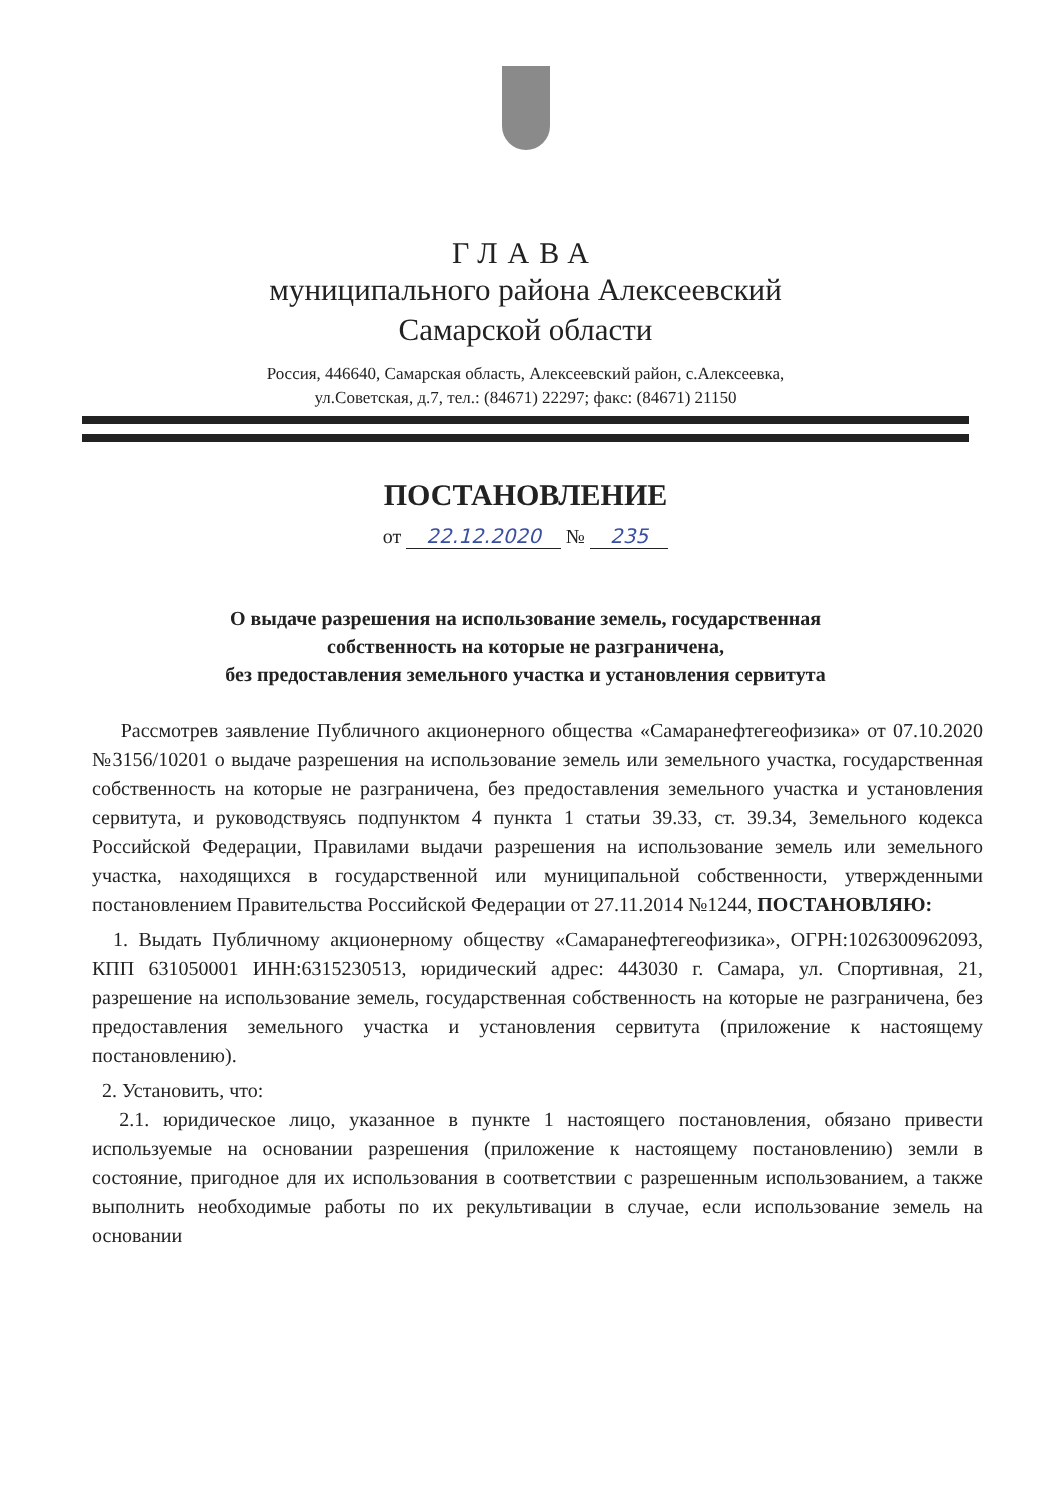ГЛАВА
муниципального района Алексеевский
Самарской области
Россия, 446640, Самарская область, Алексеевский район, с.Алексеевка,
ул.Советская, д.7, тел.: (84671) 22297; факс: (84671) 21150
ПОСТАНОВЛЕНИЕ
от 22.12.2020 № 235
О выдаче разрешения на использование земель, государственная
собственность на которые не разграничена,
без предоставления земельного участка и установления сервитута
Рассмотрев заявление Публичного акционерного общества «Самаранефтегеофизика» от 07.10.2020 №3156/10201 о выдаче разрешения на использование земель или земельного участка, государственная собственность на которые не разграничена, без предоставления земельного участка и установления сервитута, и руководствуясь подпунктом 4 пункта 1 статьи 39.33, ст. 39.34, Земельного кодекса Российской Федерации, Правилами выдачи разрешения на использование земель или земельного участка, находящихся в государственной или муниципальной собственности, утвержденными постановлением Правительства Российской Федерации от 27.11.2014 №1244, ПОСТАНОВЛЯЮ:
1. Выдать Публичному акционерному обществу «Самаранефтегеофизика», ОГРН:1026300962093, КПП 631050001 ИНН:6315230513, юридический адрес: 443030 г. Самара, ул. Спортивная, 21, разрешение на использование земель, государственная собственность на которые не разграничена, без предоставления земельного участка и установления сервитута (приложение к настоящему постановлению).
2. Установить, что:
2.1. юридическое лицо, указанное в пункте 1 настоящего постановления, обязано привести используемые на основании разрешения (приложение к настоящему постановлению) земли в состояние, пригодное для их использования в соответствии с разрешенным использованием, а также выполнить необходимые работы по их рекультивации в случае, если использование земель на основании